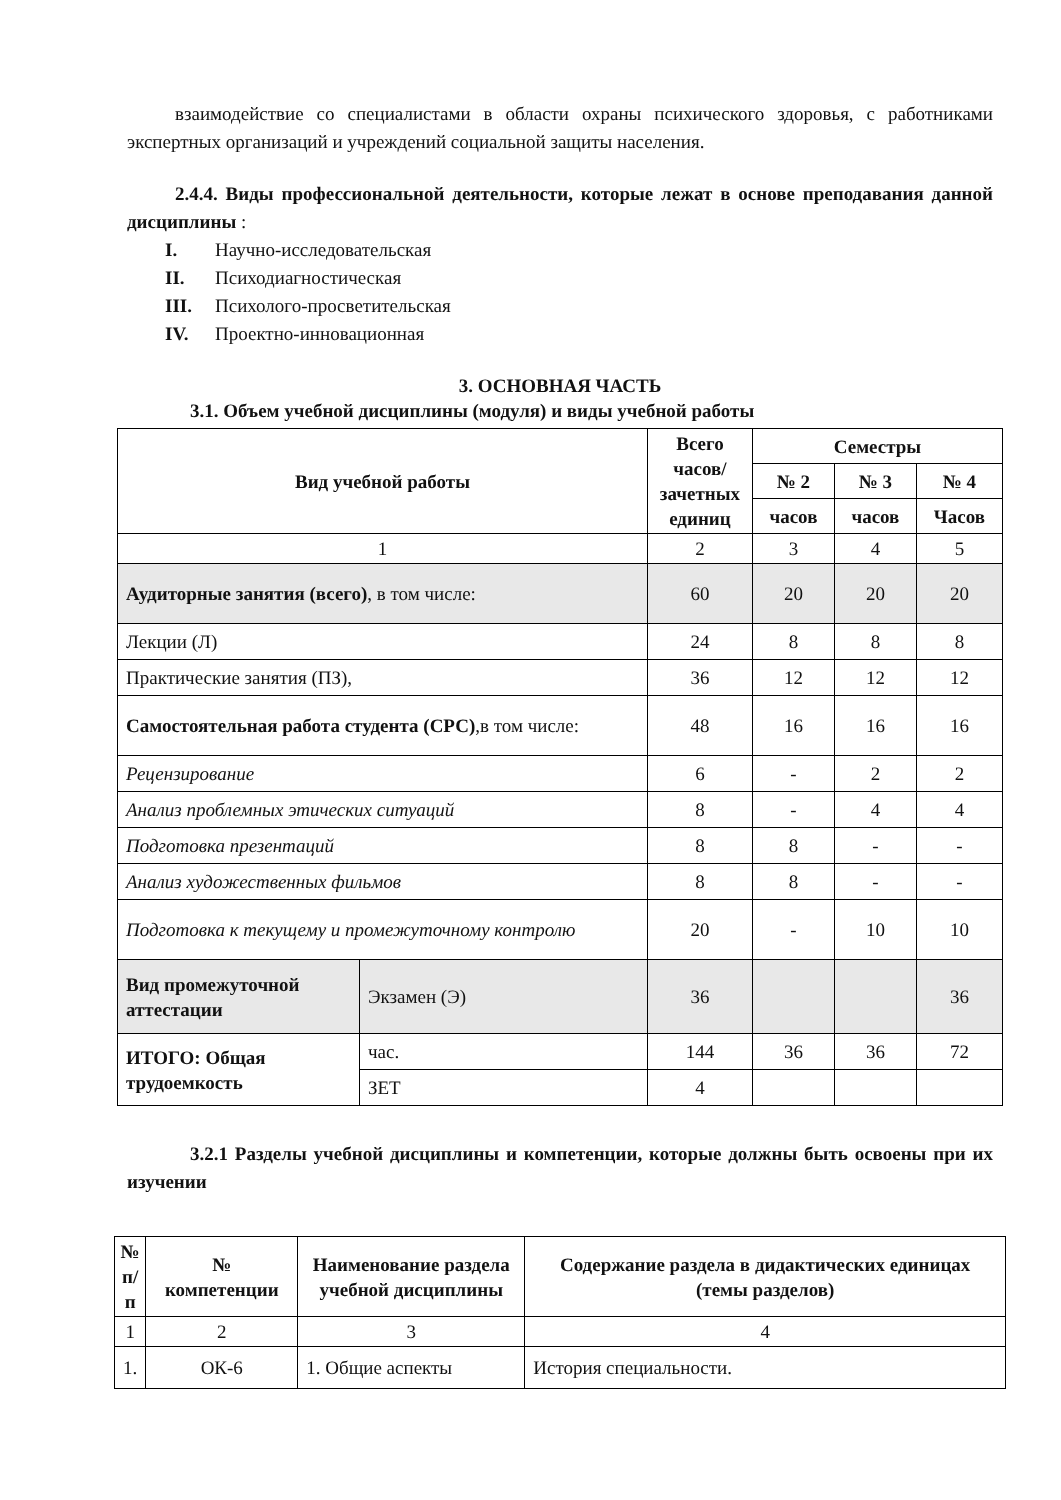взаимодействие со специалистами в области охраны психического здоровья, с работниками экспертных организаций и учреждений социальной защиты населения.
2.4.4. Виды профессиональной деятельности, которые лежат в основе преподавания данной дисциплины :
I. Научно-исследовательская
II. Психодиагностическая
III. Психолого-просветительская
IV. Проектно-инновационная
3. ОСНОВНАЯ ЧАСТЬ
3.1. Объем учебной дисциплины (модуля) и виды учебной работы
| Вид учебной работы | | Всего часов/ зачетных единиц | Семестры | | |
| --- | --- | --- | --- | --- | --- |
| | | | № 2 | № 3 | № 4 |
| | | | часов | часов | Часов |
| 1 | | 2 | 3 | 4 | 5 |
| Аудиторные занятия (всего) , в том числе: | | 60 | 20 | 20 | 20 |
| Лекции (Л) | | 24 | 8 | 8 | 8 |
| Практические занятия (ПЗ), | | 36 | 12 | 12 | 12 |
| Самостоятельная работа студента (СРС) ,в том числе: | | 48 | 16 | 16 | 16 |
| Рецензирование | | 6 | - | 2 | 2 |
| Анализ проблемных этических ситуаций | | 8 | - | 4 | 4 |
| Подготовка презентаций | | 8 | 8 | - | - |
| Анализ художественных фильмов | | 8 | 8 | - | - |
| Подготовка к текущему и промежуточному контролю | | 20 | - | 10 | 10 |
| Вид промежуточной аттестации | Экзамен (Э) | 36 | | | 36 |
| ИТОГО: Общая трудоемкость | час. | 144 | 36 | 36 | 72 |
| | ЗЕТ | 4 | | | |
3.2.1 Разделы учебной дисциплины и компетенции, которые должны быть освоены при их изучении
| № п/п | № компетенции | Наименование раздела учебной дисциплины | Содержание раздела в дидактических единицах (темы разделов) |
| --- | --- | --- | --- |
| 1 | 2 | 3 | 4 |
| 1. | ОК-6 | 1. Общие аспекты | История специальности. |